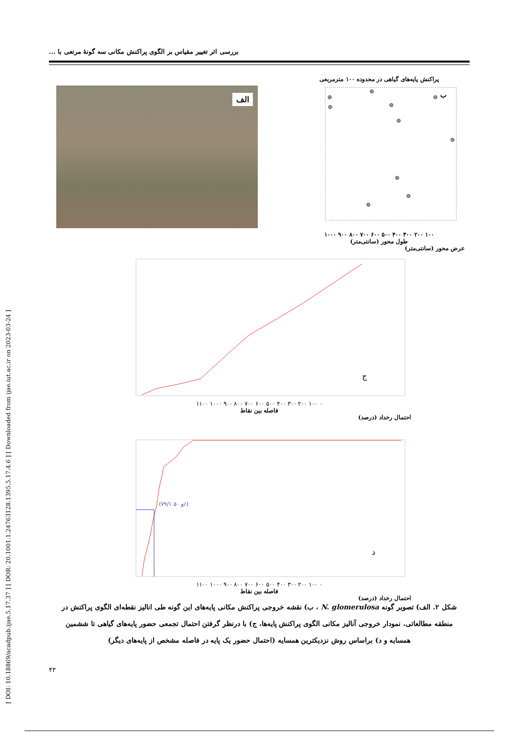[ DOI: 10.18869/acadpub.ijae.5.17.37 ] [ DOR: 20.1001.1.24763128.1395.5.17.4.6 ] [ Downloaded from ijae.iut.ac.ir on 2023-03-24 ]
بررسی اثر تغییر مقیاس بر الگوی پراکنش مکانی سه گونهٔ مرتعی با ...
الف
پراکنش پایه‌های گیاهی در محدوده ۱۰۰ مترمربعی
ب
۱۰۰ ۲۰۰ ۳۰۰ ۴۰۰ ۵۰۰ ۶۰۰ ۷۰۰ ۸۰۰ ۹۰۰ ۱۰۰۰
طول محور (سانتی‌متر)
عرض محور (سانتی‌متر)
ج
۰ ۱۰۰ ۲۰۰ ۳۰۰ ۴۰۰ ۵۰۰ ۶۰۰ ۷۰۰ ۸۰۰ ۹۰۰ ۱۰۰۰ ۱۱۰۰
فاصله بین نقاط
احتمال رخداد (درصد)
(۷۹/۱ و ۵۰٪)
د
۰ ۱۰۰ ۲۰۰ ۳۰۰ ۴۰۰ ۵۰۰ ۶۰۰ ۷۰۰ ۸۰۰ ۹۰۰ ۱۰۰۰ ۱۱۰۰
فاصله بین نقاط
احتمال رخداد (درصد)
شکل ۲. الف) تصویر گونه N. glomerulosa ، ب) نقشه خروجی پراکنش مکانی پایه‌های این گونه طی انالیز نقطه‌ای الگوی پراکنش در منطقه مطالعاتی، نمودار خروجی آنالیز مکانی الگوی پراکنش پایه‌ها، ج) با درنظر گرفتن احتمال تجمعی حضور پایه‌های گیاهی تا ششمین همسایه و د) براساس روش نزدیکترین همسایه (احتمال حضور یک پایه در فاصله مشخص از پایه‌های دیگر)
۴۳